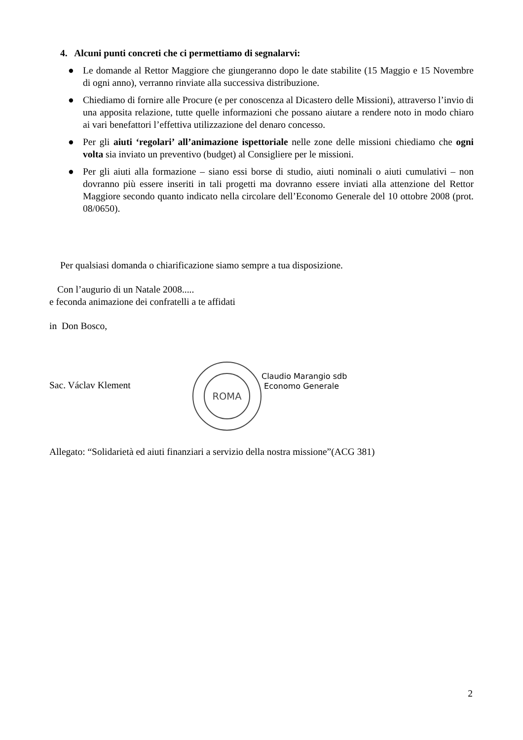4. Alcuni punti concreti che ci permettiamo di segnalarvi:
● Le domande al Rettor Maggiore che giungeranno dopo le date stabilite (15 Maggio e 15 Novembre di ogni anno), verranno rinviate alla successiva distribuzione.
● Chiediamo di fornire alle Procure (e per conoscenza al Dicastero delle Missioni), attraverso l’invio di una apposita relazione, tutte quelle informazioni che possano aiutare a rendere noto in modo chiaro ai vari benefattori l’effettiva utilizzazione del denaro concesso.
● Per gli aiuti ‘regolari’ all’animazione ispettoriale nelle zone delle missioni chiediamo che ogni volta sia inviato un preventivo (budget) al Consigliere per le missioni.
● Per gli aiuti alla formazione – siano essi borse di studio, aiuti nominali o aiuti cumulativi – non dovranno più essere inseriti in tali progetti ma dovranno essere inviati alla attenzione del Rettor Maggiore secondo quanto indicato nella circolare dell’Economo Generale del 10 ottobre 2008 (prot. 08/0650).
Per qualsiasi domanda o chiarificazione siamo sempre a tua disposizione.
Con l’augurio di un Natale 2008.....
e feconda animazione dei confratelli a te affidati
in Don Bosco,
Sac. Václav Klement
ROMA
Claudio Marangio sdb
Economo Generale
Allegato: “Solidarietà ed aiuti finanziari a servizio della nostra missione”(ACG 381)
2